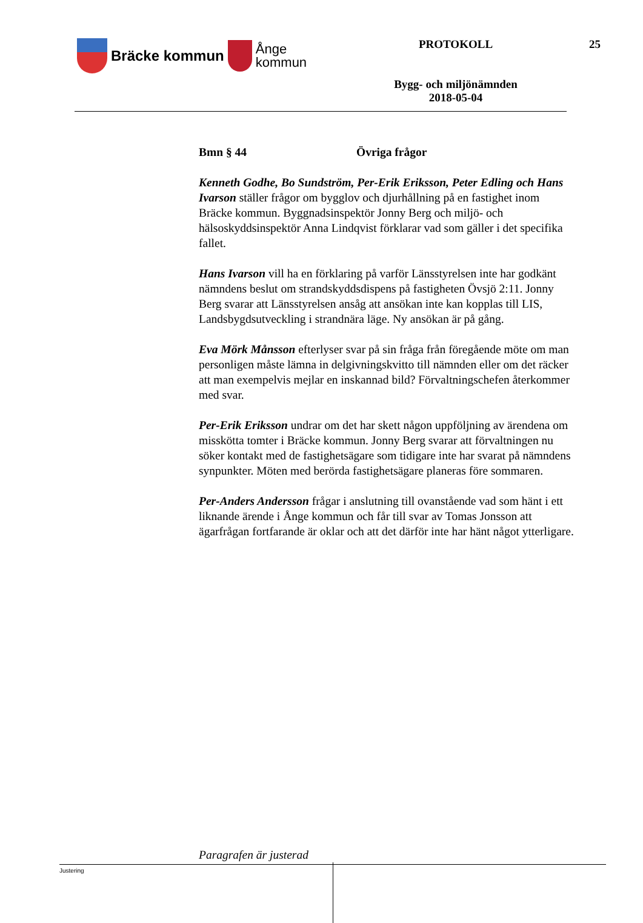Bräcke kommun
Ånge
kommun
PROTOKOLL
Bygg- och miljönämnden
2018-05-04
25
Bmn § 44 Övriga frågor
Kenneth Godhe, Bo Sundström, Per-Erik Eriksson, Peter Edling och Hans Ivarson ställer frågor om bygglov och djurhållning på en fastighet inom Bräcke kommun. Byggnadsinspektör Jonny Berg och miljö- och hälsoskyddsinspektör Anna Lindqvist förklarar vad som gäller i det specifika fallet.
Hans Ivarson vill ha en förklaring på varför Länsstyrelsen inte har godkänt nämndens beslut om strandskyddsdispens på fastigheten Övsjö 2:11. Jonny Berg svarar att Länsstyrelsen ansåg att ansökan inte kan kopplas till LIS, Landsbygdsutveckling i strandnära läge. Ny ansökan är på gång.
Eva Mörk Månsson efterlyser svar på sin fråga från föregående möte om man personligen måste lämna in delgivningskvitto till nämnden eller om det räcker att man exempelvis mejlar en inskannad bild? Förvaltningschefen återkommer med svar.
Per-Erik Eriksson undrar om det har skett någon uppföljning av ärendena om misskötta tomter i Bräcke kommun. Jonny Berg svarar att förvaltningen nu söker kontakt med de fastighetsägare som tidigare inte har svarat på nämndens synpunkter. Möten med berörda fastighetsägare planeras före sommaren.
Per-Anders Andersson frågar i anslutning till ovanstående vad som hänt i ett liknande ärende i Ånge kommun och får till svar av Tomas Jonsson att ägarfrågan fortfarande är oklar och att det därför inte har hänt något ytterligare.
Paragrafen är justerad
Justering